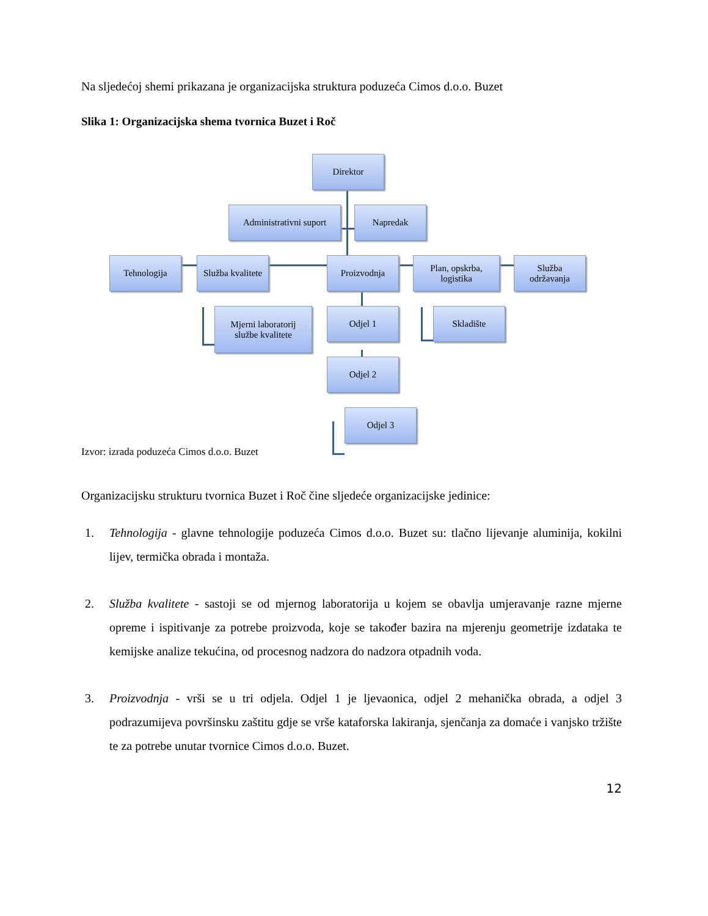Na sljedećoj shemi prikazana je organizacijska struktura poduzeća Cimos d.o.o. Buzet
Slika 1: Organizacijska shema tvornica Buzet i Roč
Direktor
Administrativni suport
Napredak
Tehnologija
Služba kvalitete
Proizvodnja
Plan, opskrba,
logistika
Služba
održavanja
Mjerni laboratorij
službe kvalitete
Odjel 1 Skladište
Odjel 2
Odjel 3
Izvor: izrada poduzeća Cimos d.o.o. Buzet
Organizacijsku strukturu tvornica Buzet i Roč čine sljedeće organizacijske jedinice:
1. Tehnologija - glavne tehnologije poduzeća Cimos d.o.o. Buzet su: tlačno lijevanje aluminija, kokilni lijev, termička obrada i montaža.
2. Služba kvalitete - sastoji se od mjernog laboratorija u kojem se obavlja umjeravanje razne mjerne opreme i ispitivanje za potrebe proizvoda, koje se također bazira na mjerenju geometrije izdataka te kemijske analize tekućina, od procesnog nadzora do nadzora otpadnih voda.
3. Proizvodnja - vrši se u tri odjela. Odjel 1 je ljevaonica, odjel 2 mehanička obrada, a odjel 3 podrazumijeva površinsku zaštitu gdje se vrše kataforska lakiranja, sjenčanja za domaće i vanjsko tržište te za potrebe unutar tvornice Cimos d.o.o. Buzet.
12